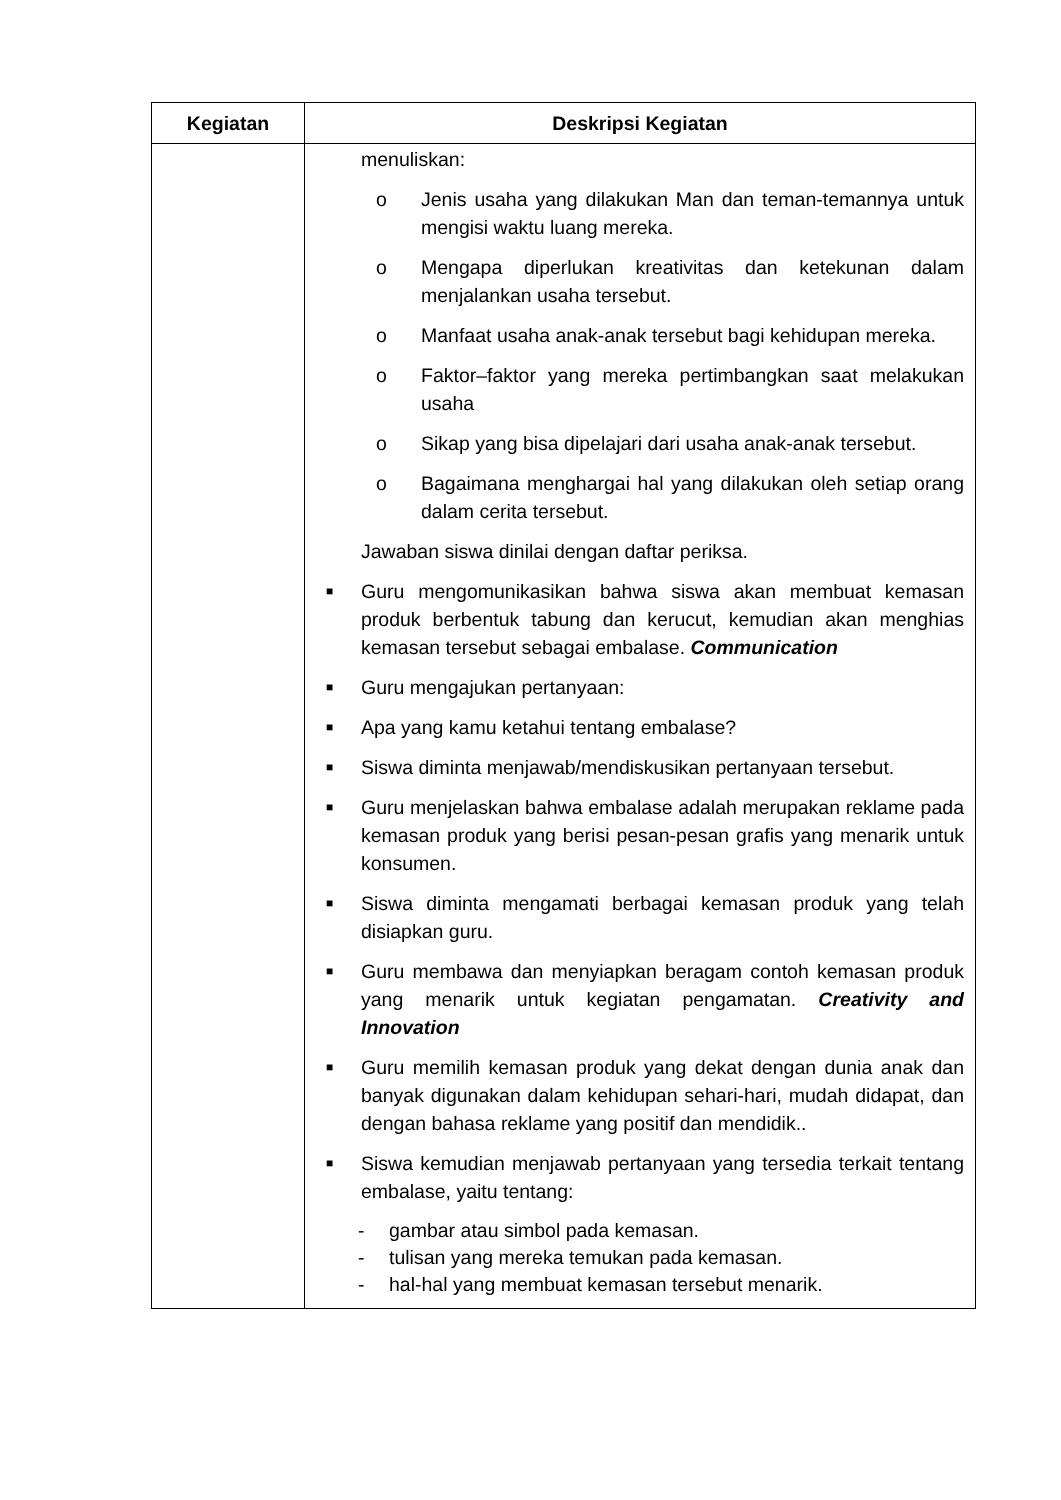| Kegiatan | Deskripsi Kegiatan |
| --- | --- |
| | menuliskan: o Jenis usaha yang dilakukan Man dan teman-temannya untuk mengisi waktu luang mereka. o Mengapa diperlukan kreativitas dan ketekunan dalam menjalankan usaha tersebut. o Manfaat usaha anak-anak tersebut bagi kehidupan mereka. o Faktor–faktor yang mereka pertimbangkan saat melakukan usaha o Sikap yang bisa dipelajari dari usaha anak-anak tersebut. o Bagaimana menghargai hal yang dilakukan oleh setiap orang dalam cerita tersebut. Jawaban siswa dinilai dengan daftar periksa. ■ Guru mengomunikasikan bahwa siswa akan membuat kemasan produk berbentuk tabung dan kerucut, kemudian akan menghias kemasan tersebut sebagai embalase. Communication ■ Guru mengajukan pertanyaan: ■ Apa yang kamu ketahui tentang embalase? ■ Siswa diminta menjawab/mendiskusikan pertanyaan tersebut. ■ Guru menjelaskan bahwa embalase adalah merupakan reklame pada kemasan produk yang berisi pesan-pesan grafis yang menarik untuk konsumen. ■ Siswa diminta mengamati berbagai kemasan produk yang telah disiapkan guru. ■ Guru membawa dan menyiapkan beragam contoh kemasan produk yang menarik untuk kegiatan pengamatan. Creativity and Innovation ■ Guru memilih kemasan produk yang dekat dengan dunia anak dan banyak digunakan dalam kehidupan sehari-hari, mudah didapat, dan dengan bahasa reklame yang positif dan mendidik.. ■ Siswa kemudian menjawab pertanyaan yang tersedia terkait tentang embalase, yaitu tentang: - gambar atau simbol pada kemasan. - tulisan yang mereka temukan pada kemasan. - hal-hal yang membuat kemasan tersebut menarik. |